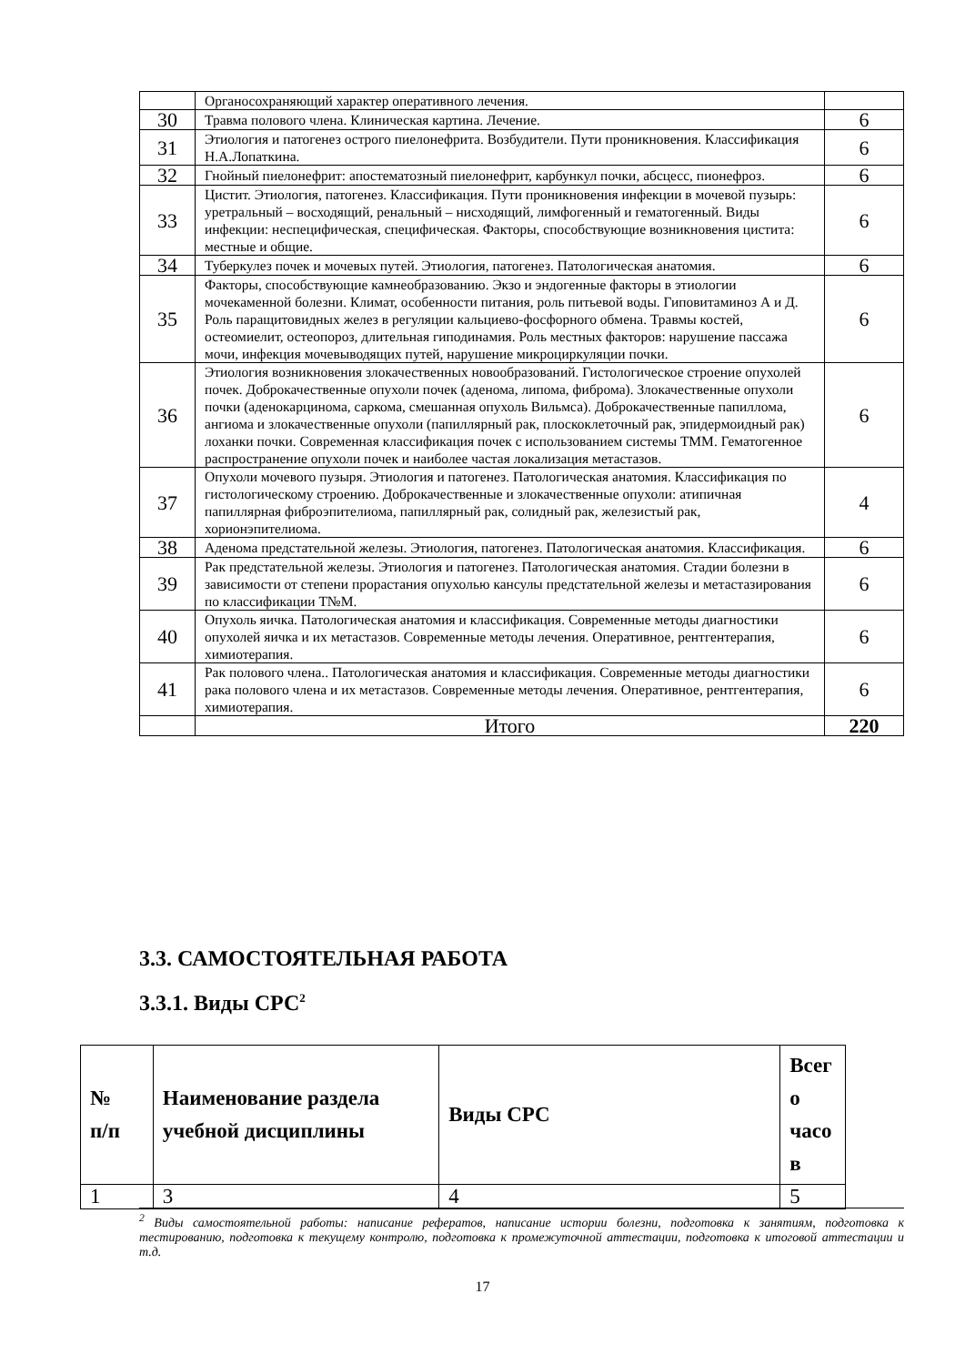| | Органосохраняющий характер оперативного лечения. | |
| 30 | Травма полового члена. Клиническая картина. Лечение. | 6 |
| 31 | Этиология и патогенез острого пиелонефрита. Возбудители. Пути проникновения. Классификация Н.А.Лопаткина. | 6 |
| 32 | Гнойный пиелонефрит: апостематозный пиелонефрит, карбункул почки, абсцесс, пионефроз. | 6 |
| 33 | Цистит. Этиология, патогенез. Классификация. Пути проникновения инфекции в мочевой пузырь: уретральный – восходящий, ренальный – нисходящий, лимфогенный и гематогенный. Виды инфекции: неспецифическая, специфическая. Факторы, способствующие возникновения цистита: местные и общие. | 6 |
| 34 | Туберкулез почек и мочевых путей. Этиология, патогенез. Патологическая анатомия. | 6 |
| 35 | Факторы, способствующие камнеобразованию. Экзо и эндогенные факторы в этиологии мочекаменной болезни. Климат, особенности питания, роль питьевой воды. Гиповитаминоз А и Д. Роль паращитовидных желез в регуляции кальциево-фосфорного обмена. Травмы костей, остеомиелит, остеопороз, длительная гиподинамия. Роль местных факторов: нарушение пассажа мочи, инфекция мочевыводящих путей, нарушение микроциркуляции почки. | 6 |
| 36 | Этиология возникновения злокачественных новообразований. Гистологическое строение опухолей почек. Доброкачественные опухоли почек (аденома, липома, фиброма). Злокачественные опухоли почки (аденокарцинома, саркома, смешанная опухоль Вильмса). Доброкачественные папиллома, ангиома и злокачественные опухоли (папиллярный рак, плоскоклеточный рак, эпидермоидный рак) лоханки почки. Современная классификация почек с использованием системы ТММ. Гематогенное распространение опухоли почек и наиболее частая локализация метастазов. | 6 |
| 37 | Опухоли мочевого пузыря. Этиология и патогенез. Патологическая анатомия. Классификация по гистологическому строению. Доброкачественные и злокачественные опухоли: атипичная папиллярная фиброэпителиома, папиллярный рак, солидный рак, железистый рак, хорионэпителиома. | 4 |
| 38 | Аденома предстательной железы. Этиология, патогенез. Патологическая анатомия. Классификация. | 6 |
| 39 | Рак предстательной железы. Этиология и патогенез. Патологическая анатомия. Стадии болезни в зависимости от степени прорастания опухолью кансулы предстательной железы и метастазирования по классификации Т№М. | 6 |
| 40 | Опухоль яичка. Патологическая анатомия и классификация. Современные методы диагностики опухолей яичка и их метастазов. Современные методы лечения. Оперативное, рентгентерапия, химиотерапия. | 6 |
| 41 | Рак полового члена.. Патологическая анатомия и классификация. Современные методы диагностики рака полового члена и их метастазов. Современные методы лечения. Оперативное, рентгентерапия, химиотерапия. | 6 |
| | Итого | 220 |
3.3. САМОСТОЯТЕЛЬНАЯ РАБОТА
3.3.1. Виды СРС<sup>2</sup>
| № п/п | Наименование раздела учебной дисциплины | Виды СРС | Всег о часо в |
| --- | --- | --- | --- |
| 1 | 3 | 4 | 5 |
<sup>2</sup> Виды самостоятельной работы: написание рефератов, написание истории болезни, подготовка к занятиям, подготовка к тестированию, подготовка к текущему контролю, подготовка к промежуточной аттестации, подготовка к итоговой аттестации и т.д.
17